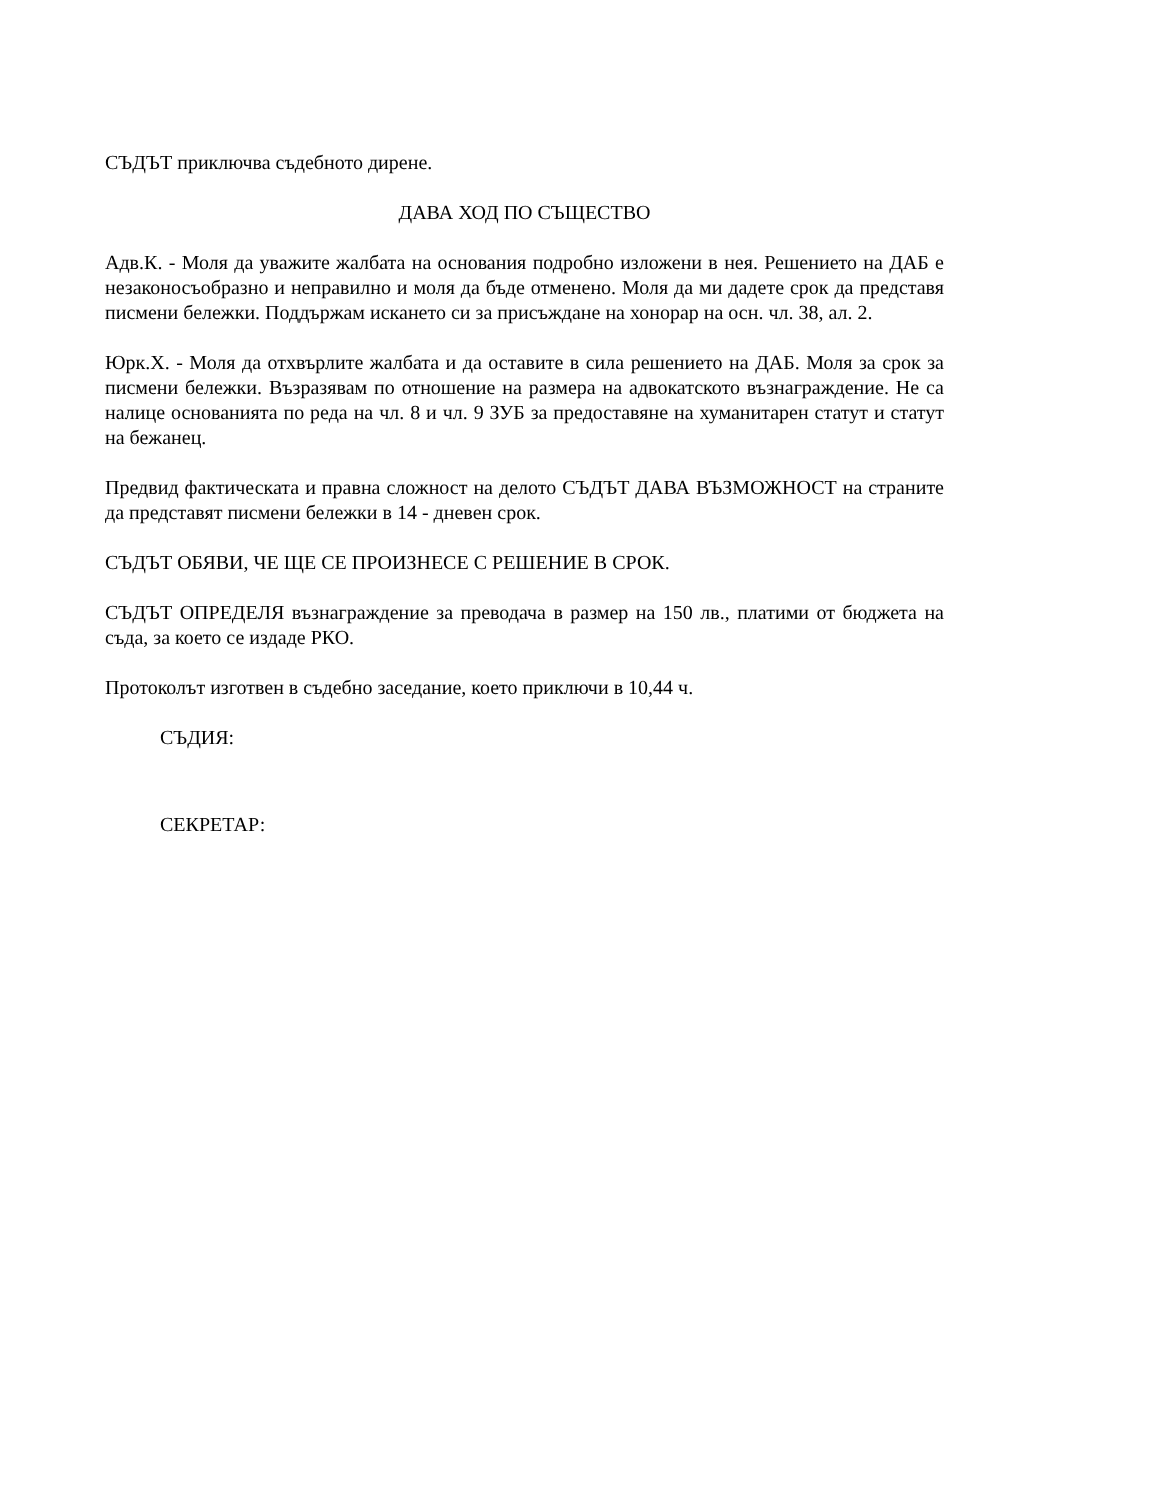СЪДЪТ приключва съдебното дирене.
ДАВА ХОД ПО СЪЩЕСТВО
Адв.К. - Моля да уважите жалбата на основания подробно изложени в нея. Решението на ДАБ е незаконосъобразно и неправилно и моля да бъде отменено. Моля да ми дадете срок да представя писмени бележки. Поддържам искането си за присъждане на хонорар на осн. чл. 38, ал. 2.
Юрк.Х. - Моля да отхвърлите жалбата и да оставите в сила решението на ДАБ. Моля за срок за писмени бележки. Възразявам по отношение на размера на адвокатското възнаграждение. Не са налице основанията по реда на чл. 8 и чл. 9 ЗУБ за предоставяне на хуманитарен статут и статут на бежанец.
Предвид фактическата и правна сложност на делото СЪДЪТ ДАВА ВЪЗМОЖНОСТ на страните да представят писмени бележки в 14 - дневен срок.
СЪДЪТ ОБЯВИ, ЧЕ ЩЕ СЕ ПРОИЗНЕСЕ С РЕШЕНИЕ В СРОК.
СЪДЪТ ОПРЕДЕЛЯ възнаграждение за преводача в размер на 150 лв., платими от бюджета на съда, за което се издаде РКО.
Протоколът изготвен в съдебно заседание, което приключи в 10,44 ч.
СЪДИЯ:
СЕКРЕТАР: